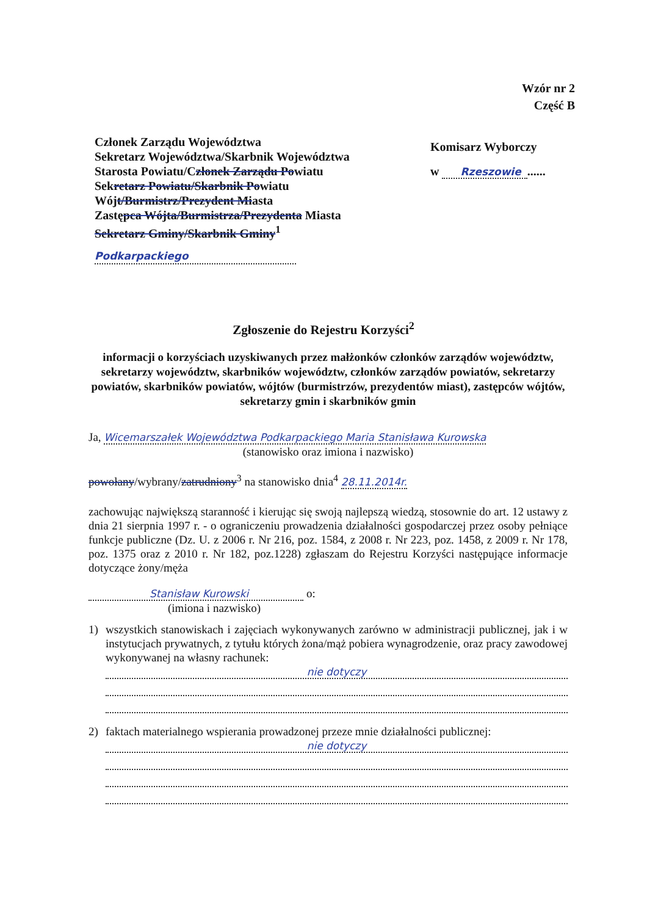Wzór nr 2
Część B
Członek Zarządu Województwa
Sekretarz Województwa/Skarbnik Województwa
Starosta Powiatu/Członek Zarządu Powiatu
Sekretarz Powiatu/Skarbnik Powiatu
Wójt/Burmistrz/Prezydent Miasta
Zastępca Wójta/Burmistrza/Prezydenta Miasta
Sekretarz Gminy/Skarbnik Gminy<sup>1</sup>
Podkarpackiego
Komisarz Wyborczy
w Rzeszowie......
Zgłoszenie do Rejestru Korzyści<sup>2</sup>
informacji o korzyściach uzyskiwanych przez małżonków członków zarządów województw, sekretarzy województw, skarbników województw, członków zarządów powiatów, sekretarzy powiatów, skarbników powiatów, wójtów (burmistrzów, prezydentów miast), zastępców wójtów, sekretarzy gmin i skarbników gmin
Ja, Wicemarszałek Województwa Podkarpackiego Maria Stanisława Kurowska
(stanowisko oraz imiona i nazwisko)
powołany/wybrany/zatrudniony<sup>3</sup> na stanowisko dnia<sup>4</sup> 28.11.2014r.
zachowując największą staranność i kierując się swoją najlepszą wiedzą, stosownie do art. 12 ustawy z dnia 21 sierpnia 1997 r. - o ograniczeniu prowadzenia działalności gospodarczej przez osoby pełniące funkcje publiczne (Dz. U. z 2006 r. Nr 216, poz. 1584, z 2008 r. Nr 223, poz. 1458, z 2009 r. Nr 178, poz. 1375 oraz z 2010 r. Nr 182, poz.1228) zgłaszam do Rejestru Korzyści następujące informacje dotyczące żony/męża
Stanisław Kurowski o:
(imiona i nazwisko)
1) wszystkich stanowiskach i zajęciach wykonywanych zarówno w administracji publicznej, jak i w instytucjach prywatnych, z tytułu których żona/mąż pobiera wynagrodzenie, oraz pracy zawodowej wykonywanej na własny rachunek:
nie dotyczy
2) faktach materialnego wspierania prowadzonej przeze mnie działalności publicznej:
nie dotyczy